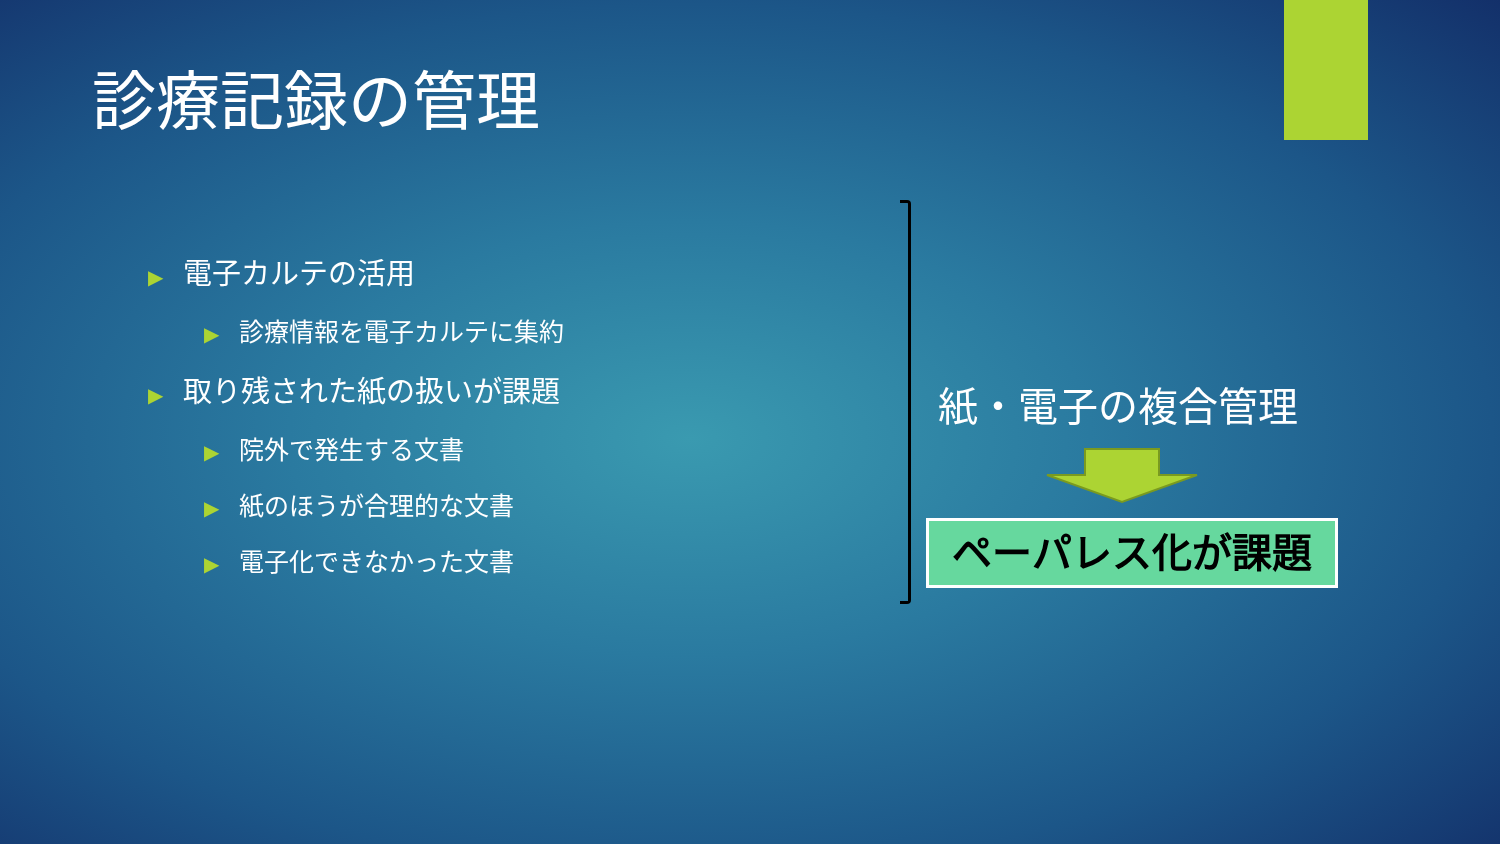診療記録の管理
▶ 電子カルテの活用
▶ 診療情報を電子カルテに集約
▶ 取り残された紙の扱いが課題
▶ 院外で発生する文書
▶ 紙のほうが合理的な文書
▶ 電子化できなかった文書
紙・電子の複合管理
ペーパレス化が課題